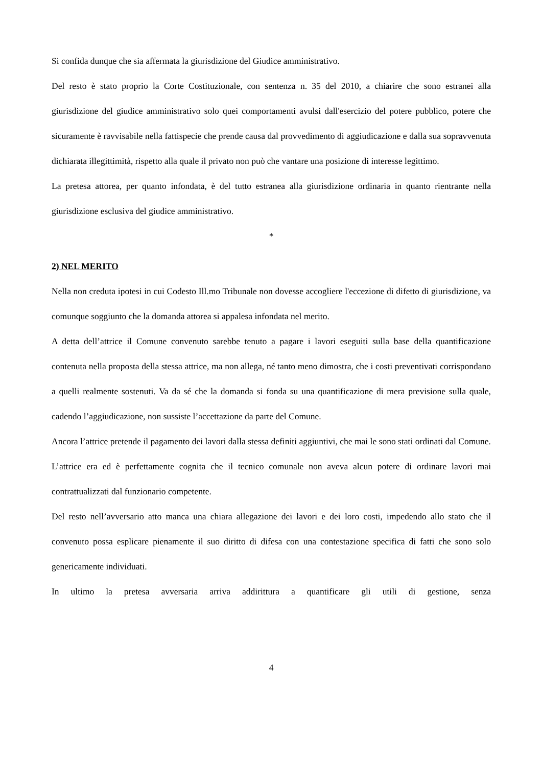Si confida dunque che sia affermata la giurisdizione del Giudice amministrativo.
Del resto è stato proprio la Corte Costituzionale, con sentenza n. 35 del 2010, a chiarire che sono estranei alla giurisdizione del giudice amministrativo solo quei comportamenti avulsi dall'esercizio del potere pubblico, potere che sicuramente è ravvisabile nella fattispecie che prende causa dal provvedimento di aggiudicazione e dalla sua sopravvenuta dichiarata illegittimità, rispetto alla quale il privato non può che vantare una posizione di interesse legittimo.
La pretesa attorea, per quanto infondata, è del tutto estranea alla giurisdizione ordinaria in quanto rientrante nella giurisdizione esclusiva del giudice amministrativo.
*
2) NEL MERITO
Nella non creduta ipotesi in cui Codesto Ill.mo Tribunale non dovesse accogliere l'eccezione di difetto di giurisdizione, va comunque soggiunto che la domanda attorea si appalesa infondata nel merito.
A detta dell’attrice il Comune convenuto sarebbe tenuto a pagare i lavori eseguiti sulla base della quantificazione contenuta nella proposta della stessa attrice, ma non allega, né tanto meno dimostra, che i costi preventivati corrispondano a quelli realmente sostenuti. Va da sé che la domanda si fonda su una quantificazione di mera previsione sulla quale, cadendo l’aggiudicazione, non sussiste l’accettazione da parte del Comune.
Ancora l’attrice pretende il pagamento dei lavori dalla stessa definiti aggiuntivi, che mai le sono stati ordinati dal Comune. L’attrice era ed è perfettamente cognita che il tecnico comunale non aveva alcun potere di ordinare lavori mai contrattualizzati dal funzionario competente.
Del resto nell’avversario atto manca una chiara allegazione dei lavori e dei loro costi, impedendo allo stato che il convenuto possa esplicare pienamente il suo diritto di difesa con una contestazione specifica di fatti che sono solo genericamente individuati.
In ultimo la pretesa avversaria arriva addirittura a quantificare gli utili di gestione, senza
4